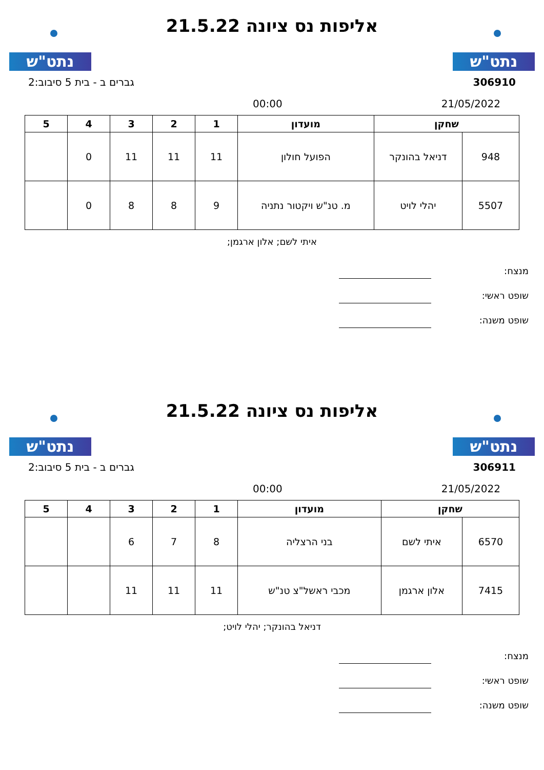נתט"ש
אליפות נס ציונה 21.5.22
נתט"ש
306910 גברים ב - בית 5 סיבוב:2
21/05/2022 00:00
| שחקן | | מועדון | 1 | 2 | 3 | 4 | 5 |
| --- | --- | --- | --- | --- | --- | --- | --- |
| 948 | דניאל בהונקר | הפועל חולון | 11 | 11 | 11 | 0 | |
| 5507 | יהלי לויט | מ. טנ"ש ויקטור נתניה | 9 | 8 | 8 | 0 | |
איתי לשם; אלון ארגמן;
מנצח:
שופט ראשי:
שופט משנה:
נתט"ש
אליפות נס ציונה 21.5.22
נתט"ש
306911 גברים ב - בית 5 סיבוב:2
21/05/2022 00:00
| שחקן | | מועדון | 1 | 2 | 3 | 4 | 5 |
| --- | --- | --- | --- | --- | --- | --- | --- |
| 6570 | איתי לשם | בני הרצליה | 8 | 7 | 6 | | |
| 7415 | אלון ארגמן | מכבי ראשל"צ טנ"ש | 11 | 11 | 11 | | |
דניאל בהונקר; יהלי לויט;
מנצח:
שופט ראשי:
שופט משנה: